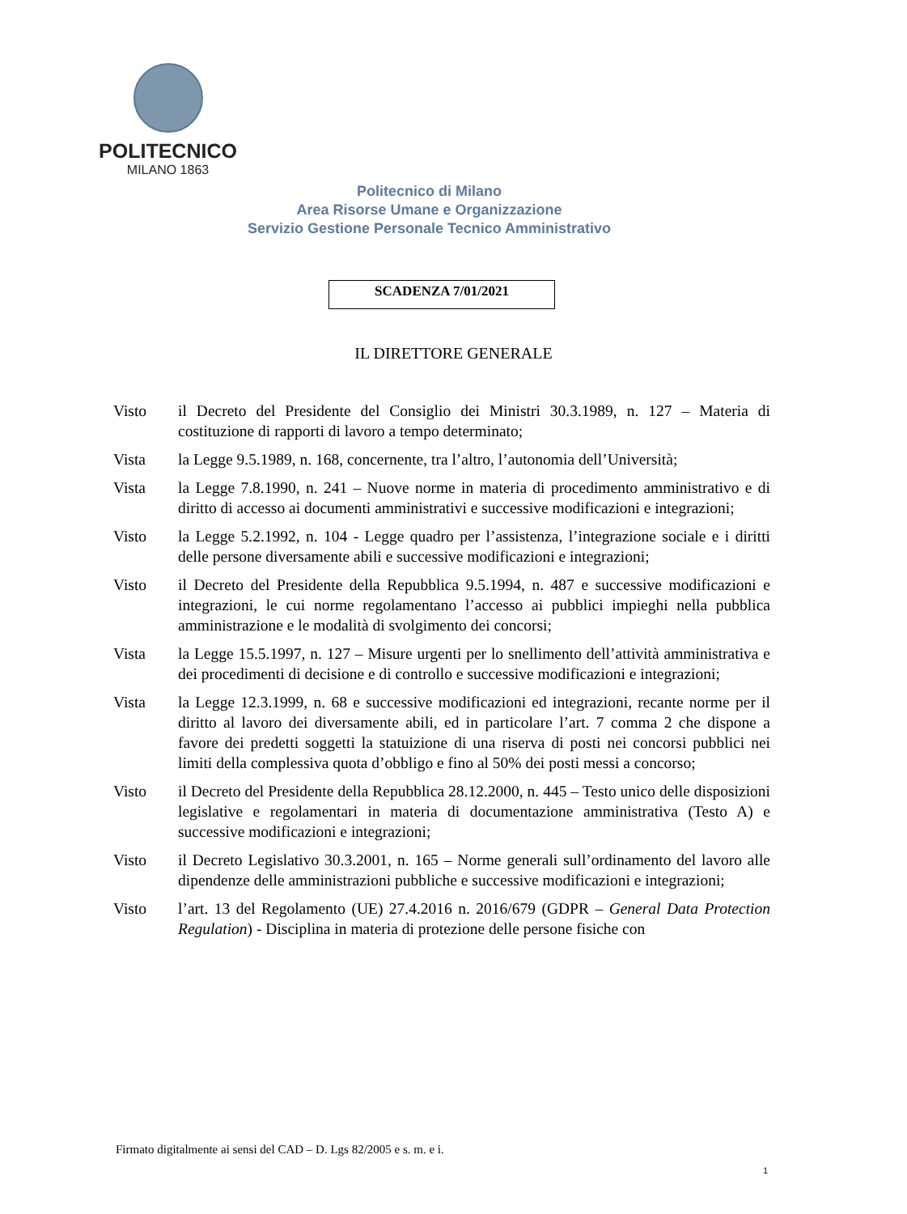POLITECNICO
MILANO 1863
Politecnico di Milano
Area Risorse Umane e Organizzazione
Servizio Gestione Personale Tecnico Amministrativo
SCADENZA 7/01/2021
IL DIRETTORE GENERALE
Visto il Decreto del Presidente del Consiglio dei Ministri 30.3.1989, n. 127 – Materia di costituzione di rapporti di lavoro a tempo determinato;
Vista la Legge 9.5.1989, n. 168, concernente, tra l’altro, l’autonomia dell’Università;
Vista la Legge 7.8.1990, n. 241 – Nuove norme in materia di procedimento amministrativo e di diritto di accesso ai documenti amministrativi e successive modificazioni e integrazioni;
Visto la Legge 5.2.1992, n. 104 - Legge quadro per l’assistenza, l’integrazione sociale e i diritti delle persone diversamente abili e successive modificazioni e integrazioni;
Visto il Decreto del Presidente della Repubblica 9.5.1994, n. 487 e successive modificazioni e integrazioni, le cui norme regolamentano l’accesso ai pubblici impieghi nella pubblica amministrazione e le modalità di svolgimento dei concorsi;
Vista la Legge 15.5.1997, n. 127 – Misure urgenti per lo snellimento dell’attività amministrativa e dei procedimenti di decisione e di controllo e successive modificazioni e integrazioni;
Vista la Legge 12.3.1999, n. 68 e successive modificazioni ed integrazioni, recante norme per il diritto al lavoro dei diversamente abili, ed in particolare l’art. 7 comma 2 che dispone a favore dei predetti soggetti la statuizione di una riserva di posti nei concorsi pubblici nei limiti della complessiva quota d’obbligo e fino al 50% dei posti messi a concorso;
Visto il Decreto del Presidente della Repubblica 28.12.2000, n. 445 – Testo unico delle disposizioni legislative e regolamentari in materia di documentazione amministrativa (Testo A) e successive modificazioni e integrazioni;
Visto il Decreto Legislativo 30.3.2001, n. 165 – Norme generali sull’ordinamento del lavoro alle dipendenze delle amministrazioni pubbliche e successive modificazioni e integrazioni;
Visto l’art. 13 del Regolamento (UE) 27.4.2016 n. 2016/679 (GDPR – General Data Protection Regulation) - Disciplina in materia di protezione delle persone fisiche con
Firmato digitalmente ai sensi del CAD – D. Lgs 82/2005 e s. m. e i.
1